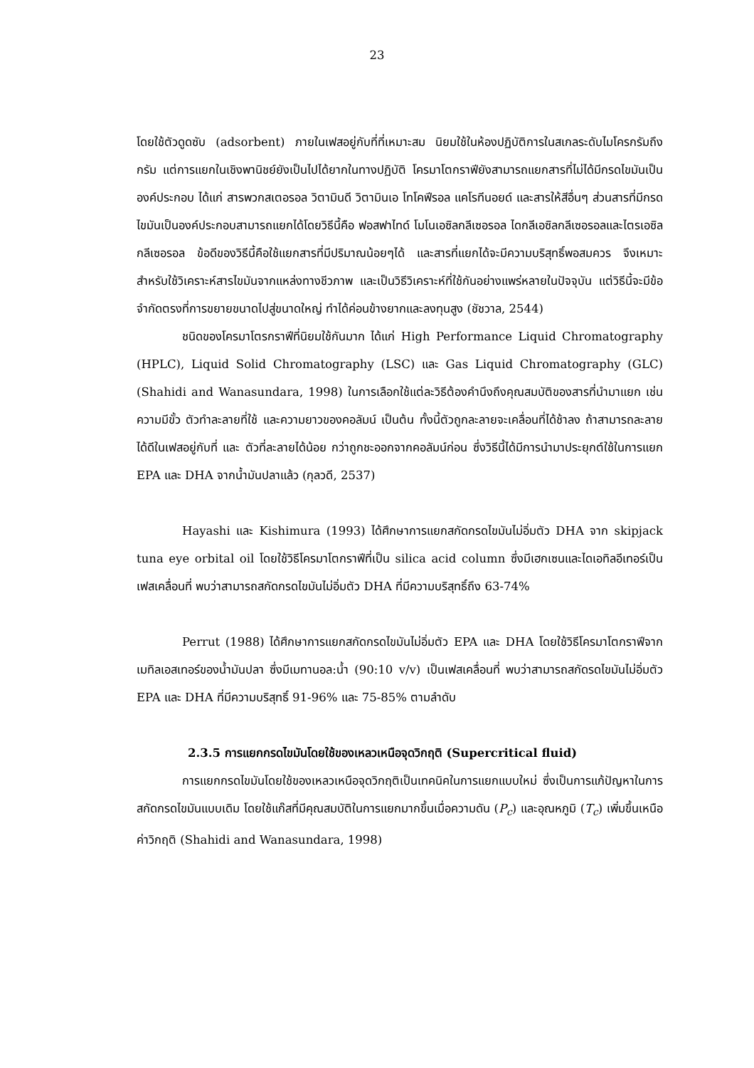23
โดยใช้ตัวดูดซับ (adsorbent) ภายในเฟสอยู่กับที่ที่เหมาะสม นิยมใช้ในห้องปฏิบัติการในสเกลระดับไมโครกรัมถึงกรัม แต่การแยกในเชิงพานิชย์ยังเป็นไปได้ยากในทางปฏิบัติ โครมาโตกราฟียังสามารถแยกสารที่ไม่ได้มีกรดไขมันเป็นองค์ประกอบ ได้แก่ สารพวกสเตอรอล วิตามินดี วิตามินเอ โทโคฟีรอล แคโรทีนอยด์ และสารให้สีอื่นๆ ส่วนสารที่มีกรดไขมันเป็นองค์ประกอบสามารถแยกได้โดยวิธีนี้คือ ฟอสฟาไทด์ โมโนเอซิลกลีเซอรอล ไดกลีเอซิลกลีเซอรอลและไตรเอซิลกลีเซอรอล ข้อดีของวิธีนี้คือใช้แยกสารที่มีปริมาณน้อยๆได้ และสารที่แยกได้จะมีความบริสุทธิ์พอสมควร จึงเหมาะสำหรับใช้วิเคราะห์สารไขมันจากแหล่งทางชีวภาพ และเป็นวิธีวิเคราะห์ที่ใช้กันอย่างแพร่หลายในปัจจุบัน แต่วิธีนี้จะมีข้อจำกัดตรงที่การขยายขนาดไปสู่ขนาดใหญ่ ทำได้ค่อนข้างยากและลงทุนสูง (ชัชวาล, 2544)
ชนิดของโครมาโตรกราฟีที่นิยมใช้กันมาก ได้แก่ High Performance Liquid Chromatography (HPLC), Liquid Solid Chromatography (LSC) และ Gas Liquid Chromatography (GLC) (Shahidi and Wanasundara, 1998) ในการเลือกใช้แต่ละวิธีต้องคำนึงถึงคุณสมบัติของสารที่นำมาแยก เช่น ความมีขั้ว ตัวทำละลายที่ใช้ และความยาวของคอลัมน์ เป็นต้น ทั้งนี้ตัวถูกละลายจะเคลื่อนที่ได้ช้าลง ถ้าสามารถละลายได้ดีในเฟสอยู่กับที่ และ ตัวที่ละลายได้น้อย กว่าถูกชะออกจากคอลัมน์ก่อน ซึ่งวิธีนี้ได้มีการนำมาประยุกต์ใช้ในการแยก EPA และ DHA จากน้ำมันปลาแล้ว (กุลวดี, 2537)
Hayashi และ Kishimura (1993) ได้ศึกษาการแยกสกัดกรดไขมันไม่อิ่มตัว DHA จาก skipjack tuna eye orbital oil โดยใช้วิธีโครมาโตกราฟีที่เป็น silica acid column ซึ่งมีเฮกเซนและไดเอทิลอีเทอร์เป็นเฟสเคลื่อนที่ พบว่าสามารถสกัดกรดไขมันไม่อิ่มตัว DHA ที่มีความบริสุทธิ์ถึง 63-74%
Perrut (1988) ได้ศึกษาการแยกสกัดกรดไขมันไม่อิ่มตัว EPA และ DHA โดยใช้วิธีโครมาโตกราฟีจากเมทิลเอสเทอร์ของน้ำมันปลา ซึ่งมีเมทานอล:น้ำ (90:10 v/v) เป็นเฟสเคลื่อนที่ พบว่าสามารถสกัดรดไขมันไม่อิ่มตัว EPA และ DHA ที่มีความบริสุทธิ์ 91-96% และ 75-85% ตามลำดับ
2.3.5 การแยกกรดไขมันโดยใช้ของเหลวเหนือจุดวิกฤติ (Supercritical fluid)
การแยกกรดไขมันโดยใช้ของเหลวเหนือจุดวิกฤติเป็นเทคนิคในการแยกแบบใหม่ ซึ่งเป็นการแก้ปัญหาในการสกัดกรดไขมันแบบเดิม โดยใช้แก๊สที่มีคุณสมบัติในการแยกมากขึ้นเมื่อความดัน (P<sub>c</sub>) และอุณหภูมิ (T<sub>c</sub>) เพิ่มขึ้นเหนือค่าวิกฤติ (Shahidi and Wanasundara, 1998)